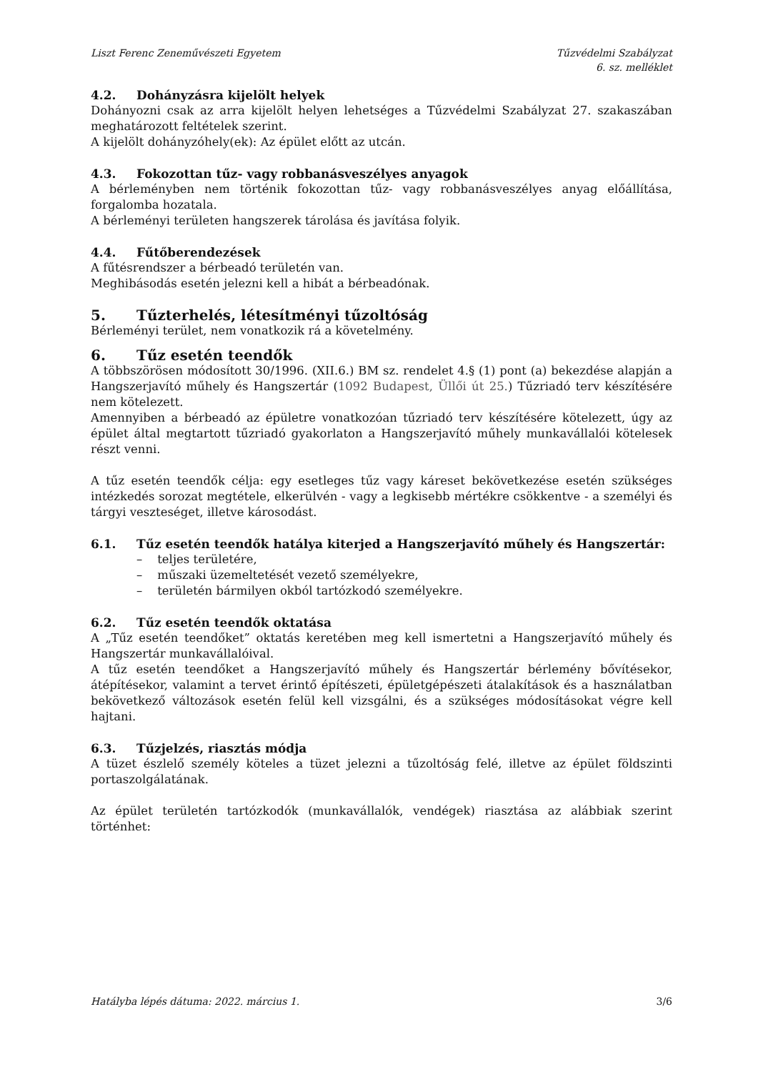Liszt Ferenc Zeneművészeti Egyetem
Tűzvédelmi Szabályzat
6. sz. melléklet
4.2. Dohányzásra kijelölt helyek
Dohányozni csak az arra kijelölt helyen lehetséges a Tűzvédelmi Szabályzat 27. szakaszában meghatározott feltételek szerint.
A kijelölt dohányzóhely(ek): Az épület előtt az utcán.
4.3. Fokozottan tűz- vagy robbanásveszélyes anyagok
A bérleményben nem történik fokozottan tűz- vagy robbanásveszélyes anyag előállítása, forgalomba hozatala.
A bérleményi területen hangszerek tárolása és javítása folyik.
4.4. Fűtőberendezések
A fűtésrendszer a bérbeadó területén van.
Meghibásodás esetén jelezni kell a hibát a bérbeadónak.
5. Tűzterhelés, létesítményi tűzoltóság
Bérleményi terület, nem vonatkozik rá a követelmény.
6. Tűz esetén teendők
A többszörösen módosított 30/1996. (XII.6.) BM sz. rendelet 4.§ (1) pont (a) bekezdése alapján a Hangszerjavító műhely és Hangszertár (1092 Budapest, Üllői út 25.) Tűzriadó terv készítésére nem kötelezett.
Amennyiben a bérbeadó az épületre vonatkozóan tűzriadó terv készítésére kötelezett, úgy az épület által megtartott tűzriadó gyakorlaton a Hangszerjavító műhely munkavállalói kötelesek részt venni.
A tűz esetén teendők célja: egy esetleges tűz vagy káreset bekövetkezése esetén szükséges intézkedés sorozat megtétele, elkerülvén - vagy a legkisebb mértékre csökkentve - a személyi és tárgyi veszteséget, illetve károsodást.
6.1. Tűz esetén teendők hatálya kiterjed a Hangszerjavító műhely és Hangszertár:
– teljes területére,
– műszaki üzemeltetését vezető személyekre,
– területén bármilyen okból tartózkodó személyekre.
6.2. Tűz esetén teendők oktatása
A „Tűz esetén teendőket” oktatás keretében meg kell ismertetni a Hangszerjavító műhely és Hangszertár munkavállalóival.
A tűz esetén teendőket a Hangszerjavító műhely és Hangszertár bérlemény bővítésekor, átépítésekor, valamint a tervet érintő építészeti, épületgépészeti átalakítások és a használatban bekövetkező változások esetén felül kell vizsgálni, és a szükséges módosításokat végre kell hajtani.
6.3. Tűzjelzés, riasztás módja
A tüzet észlelő személy köteles a tüzet jelezni a tűzoltóság felé, illetve az épület földszinti portaszolgálatának.
Az épület területén tartózkodók (munkavállalók, vendégek) riasztása az alábbiak szerint történhet:
Hatályba lépés dátuma: 2022. március 1.
3/6